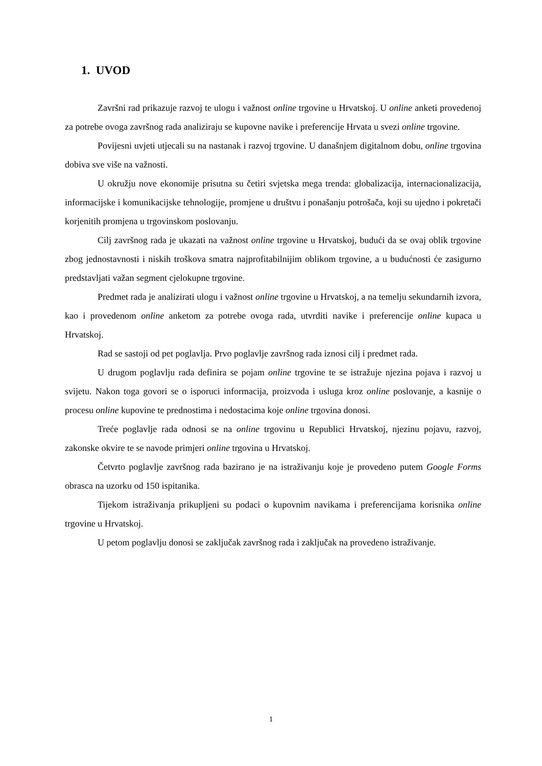1. UVOD
Završni rad prikazuje razvoj te ulogu i važnost online trgovine u Hrvatskoj. U online anketi provedenoj za potrebe ovoga završnog rada analiziraju se kupovne navike i preferencije Hrvata u svezi online trgovine.
Povijesni uvjeti utjecali su na nastanak i razvoj trgovine. U današnjem digitalnom dobu, online trgovina dobiva sve više na važnosti.
U okružju nove ekonomije prisutna su četiri svjetska mega trenda: globalizacija, internacionalizacija, informacijske i komunikacijske tehnologije, promjene u društvu i ponašanju potrošača, koji su ujedno i pokretači korjenitih promjena u trgovinskom poslovanju.
Cilj završnog rada je ukazati na važnost online trgovine u Hrvatskoj, budući da se ovaj oblik trgovine zbog jednostavnosti i niskih troškova smatra najprofitabilnijim oblikom trgovine, a u budućnosti će zasigurno predstavljati važan segment cjelokupne trgovine.
Predmet rada je analizirati ulogu i važnost online trgovine u Hrvatskoj, a na temelju sekundarnih izvora, kao i provedenom online anketom za potrebe ovoga rada, utvrditi navike i preferencije online kupaca u Hrvatskoj.
Rad se sastoji od pet poglavlja. Prvo poglavlje završnog rada iznosi cilj i predmet rada.
U drugom poglavlju rada definira se pojam online trgovine te se istražuje njezina pojava i razvoj u svijetu. Nakon toga govori se o isporuci informacija, proizvoda i usluga kroz online poslovanje, a kasnije o procesu online kupovine te prednostima i nedostacima koje online trgovina donosi.
Treće poglavlje rada odnosi se na online trgovinu u Republici Hrvatskoj, njezinu pojavu, razvoj, zakonske okvire te se navode primjeri online trgovina u Hrvatskoj.
Četvrto poglavlje završnog rada bazirano je na istraživanju koje je provedeno putem Google Forms obrasca na uzorku od 150 ispitanika.
Tijekom istraživanja prikupljeni su podaci o kupovnim navikama i preferencijama korisnika online trgovine u Hrvatskoj.
U petom poglavlju donosi se zaključak završnog rada i zaključak na provedeno istraživanje.
1